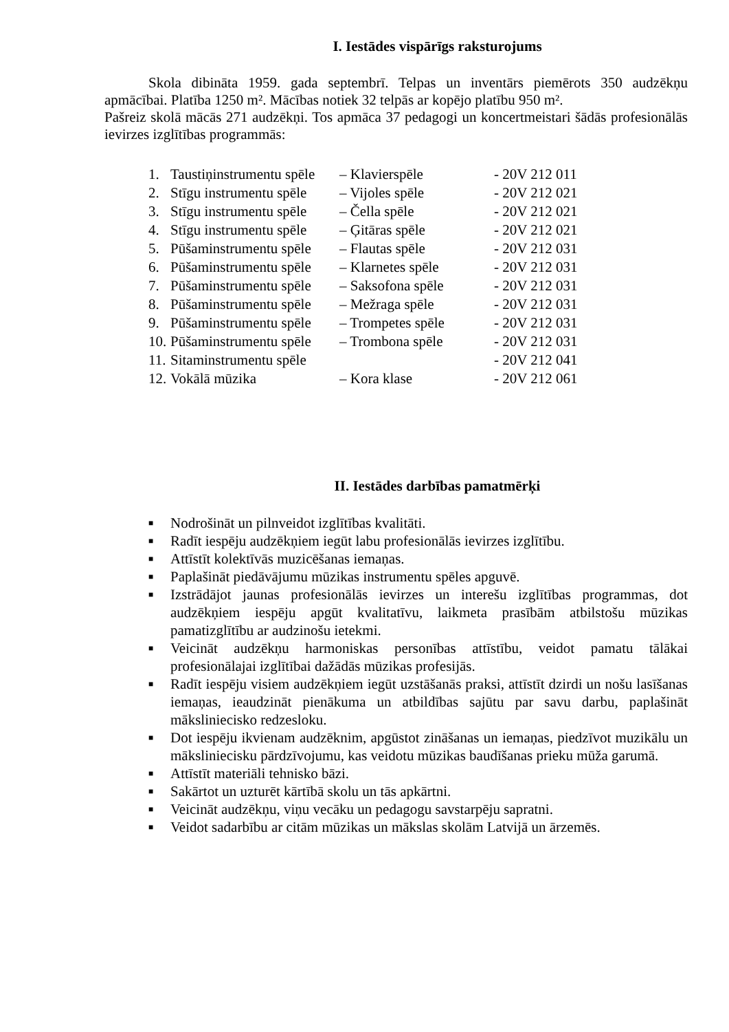I. Iestādes vispārīgs raksturojums
Skola dibināta 1959. gada septembrī. Telpas un inventārs piemērots 350 audzēkņu apmācībai. Platība 1250 m². Mācības notiek 32 telpās ar kopējo platību 950 m².
Pašreiz skolā mācās 271 audzēkņi. Tos apmāca 37 pedagogi un koncertmeistari šādās profesionālās ievirzes izglītības programmās:
| 1. | Taustiņinstrumentu spēle | – Klavierspēle | - 20V 212 011 |
| 2. | Stīgu instrumentu spēle | – Vijoles spēle | - 20V 212 021 |
| 3. | Stīgu instrumentu spēle | – Čella spēle | - 20V 212 021 |
| 4. | Stīgu instrumentu spēle | – Ģitāras spēle | - 20V 212 021 |
| 5. | Pūšaminstrumentu spēle | – Flautas spēle | - 20V 212 031 |
| 6. | Pūšaminstrumentu spēle | – Klarnetes spēle | - 20V 212 031 |
| 7. | Pūšaminstrumentu spēle | – Saksofona spēle | - 20V 212 031 |
| 8. | Pūšaminstrumentu spēle | – Mežraga spēle | - 20V 212 031 |
| 9. | Pūšaminstrumentu spēle | – Trompetes spēle | - 20V 212 031 |
| 10. | Pūšaminstrumentu spēle | – Trombona spēle | - 20V 212 031 |
| 11. | Sitaminstrumentu spēle | | - 20V 212 041 |
| 12. | Vokālā mūzika | – Kora klase | - 20V 212 061 |
II. Iestādes darbības pamatmērķi
■ Nodrošināt un pilnveidot izglītības kvalitāti.
■ Radīt iespēju audzēkņiem iegūt labu profesionālās ievirzes izglītību.
■ Attīstīt kolektīvās muzicēšanas iemaņas.
■ Paplašināt piedāvājumu mūzikas instrumentu spēles apguvē.
■ Izstrādājot jaunas profesionālās ievirzes un interešu izglītības programmas, dot audzēkņiem iespēju apgūt kvalitatīvu, laikmeta prasībām atbilstošu mūzikas pamatizglītību ar audzinošu ietekmi.
■ Veicināt audzēkņu harmoniskas personības attīstību, veidot pamatu tālākai profesionālajai izglītībai dažādās mūzikas profesijās.
■ Radīt iespēju visiem audzēkņiem iegūt uzstāšanās praksi, attīstīt dzirdi un nošu lasīšanas iemaņas, ieaudzināt pienākuma un atbildības sajūtu par savu darbu, paplašināt māksliniecisko redzesloku.
■ Dot iespēju ikvienam audzēknim, apgūstot zināšanas un iemaņas, piedzīvot muzikālu un māksliniecisku pārdzīvojumu, kas veidotu mūzikas baudīšanas prieku mūža garumā.
■ Attīstīt materiāli tehnisko bāzi.
■ Sakārtot un uzturēt kārtībā skolu un tās apkārtni.
■ Veicināt audzēkņu, viņu vecāku un pedagogu savstarpēju sapratni.
■ Veidot sadarbību ar citām mūzikas un mākslas skolām Latvijā un ārzemēs.